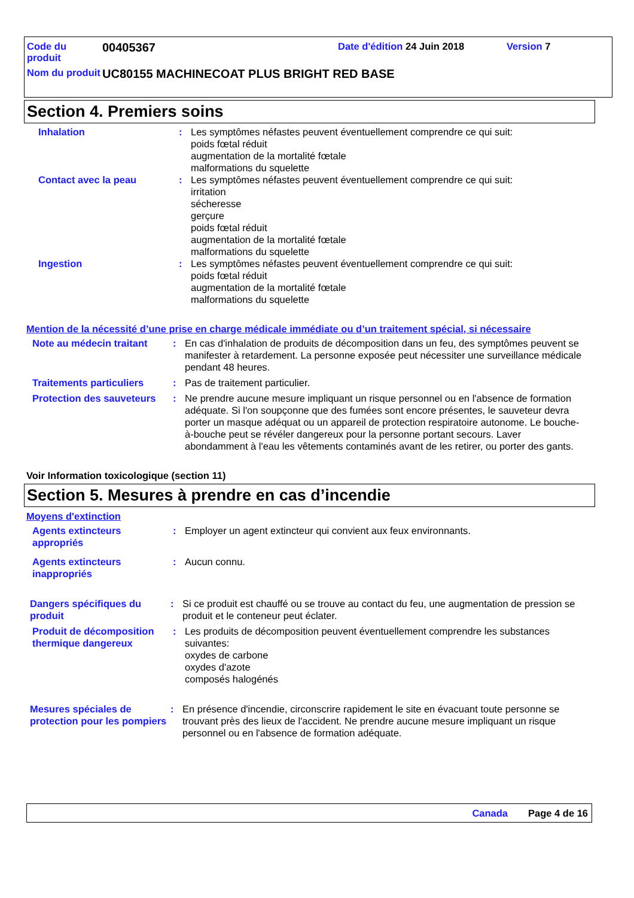Code du produit
00405367
Date d'édition 24 Juin 2018 Version 7
Nom du produit
UC80155 MACHINECOAT PLUS BRIGHT RED BASE
Section 4. Premiers soins
Inhalation : Les symptômes néfastes peuvent éventuellement comprendre ce qui suit:
poids fœtal réduit
augmentation de la mortalité fœtale
malformations du squelette
Contact avec la peau : Les symptômes néfastes peuvent éventuellement comprendre ce qui suit:
irritation
sécheresse
gerçure
poids fœtal réduit
augmentation de la mortalité fœtale
malformations du squelette
Ingestion : Les symptômes néfastes peuvent éventuellement comprendre ce qui suit:
poids fœtal réduit
augmentation de la mortalité fœtale
malformations du squelette
Mention de la nécessité d’une prise en charge médicale immédiate ou d’un traitement spécial, si nécessaire
Note au médecin traitant
: En cas d'inhalation de produits de décomposition dans un feu, des symptômes peuvent se manifester à retardement. La personne exposée peut nécessiter une surveillance médicale pendant 48 heures.
Traitements particuliers
: Pas de traitement particulier.
Protection des sauveteurs
: Ne prendre aucune mesure impliquant un risque personnel ou en l'absence de formation adéquate. Si l'on soupçonne que des fumées sont encore présentes, le sauveteur devra porter un masque adéquat ou un appareil de protection respiratoire autonome. Le bouche-à-bouche peut se révéler dangereux pour la personne portant secours. Laver abondamment à l'eau les vêtements contaminés avant de les retirer, ou porter des gants.
Voir Information toxicologique (section 11)
Section 5. Mesures à prendre en cas d’incendie
Moyens d'extinction
Agents extincteurs appropriés
: Employer un agent extincteur qui convient aux feux environnants.
Agents extincteurs inappropriés
: Aucun connu.
Dangers spécifiques du produit
: Si ce produit est chauffé ou se trouve au contact du feu, une augmentation de pression se produit et le conteneur peut éclater.
Produit de décomposition thermique dangereux
: Les produits de décomposition peuvent éventuellement comprendre les substances suivantes:
oxydes de carbone
oxydes d'azote
composés halogénés
Mesures spéciales de protection pour les pompiers
: En présence d'incendie, circonscrire rapidement le site en évacuant toute personne se trouvant près des lieux de l'accident. Ne prendre aucune mesure impliquant un risque personnel ou en l'absence de formation adéquate.
Canada Page 4 de 16